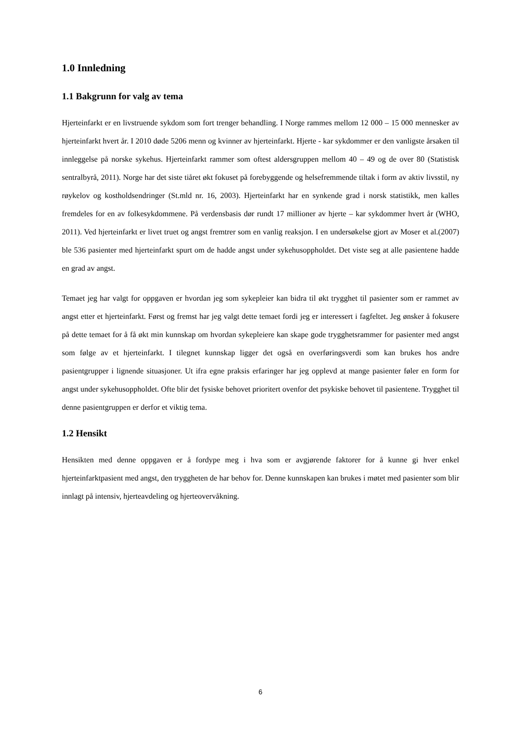1.0 Innledning
1.1 Bakgrunn for valg av tema
Hjerteinfarkt er en livstruende sykdom som fort trenger behandling. I Norge rammes mellom 12 000 – 15 000 mennesker av hjerteinfarkt hvert år. I 2010 døde 5206 menn og kvinner av hjerteinfarkt. Hjerte - kar sykdommer er den vanligste årsaken til innleggelse på norske sykehus. Hjerteinfarkt rammer som oftest aldersgruppen mellom 40 – 49 og de over 80 (Statistisk sentralbyrå, 2011). Norge har det siste tiåret økt fokuset på forebyggende og helsefremmende tiltak i form av aktiv livsstil, ny røykelov og kostholdsendringer (St.mld nr. 16, 2003). Hjerteinfarkt har en synkende grad i norsk statistikk, men kalles fremdeles for en av folkesykdommene. På verdensbasis dør rundt 17 millioner av hjerte – kar sykdommer hvert år (WHO, 2011). Ved hjerteinfarkt er livet truet og angst fremtrer som en vanlig reaksjon. I en undersøkelse gjort av Moser et al.(2007) ble 536 pasienter med hjerteinfarkt spurt om de hadde angst under sykehusoppholdet. Det viste seg at alle pasientene hadde en grad av angst.
Temaet jeg har valgt for oppgaven er hvordan jeg som sykepleier kan bidra til økt trygghet til pasienter som er rammet av angst etter et hjerteinfarkt. Først og fremst har jeg valgt dette temaet fordi jeg er interessert i fagfeltet. Jeg ønsker å fokusere på dette temaet for å få økt min kunnskap om hvordan sykepleiere kan skape gode trygghetsrammer for pasienter med angst som følge av et hjerteinfarkt. I tilegnet kunnskap ligger det også en overføringsverdi som kan brukes hos andre pasientgrupper i lignende situasjoner. Ut ifra egne praksis erfaringer har jeg opplevd at mange pasienter føler en form for angst under sykehusoppholdet. Ofte blir det fysiske behovet prioritert ovenfor det psykiske behovet til pasientene. Trygghet til denne pasientgruppen er derfor et viktig tema.
1.2 Hensikt
Hensikten med denne oppgaven er å fordype meg i hva som er avgjørende faktorer for å kunne gi hver enkel hjerteinfarktpasient med angst, den tryggheten de har behov for. Denne kunnskapen kan brukes i møtet med pasienter som blir innlagt på intensiv, hjerteavdeling og hjerteovervåkning.
6